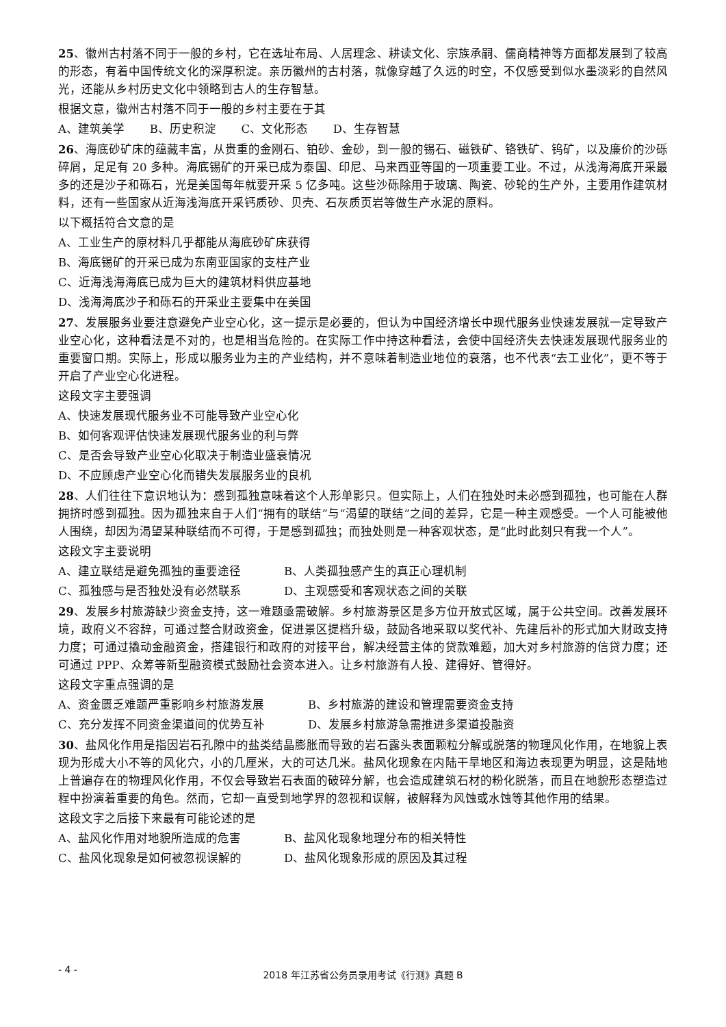25、徽州古村落不同于一般的乡村，它在选址布局、人居理念、耕读文化、宗族承嗣、儒商精神等方面都发展到了较高的形态，有着中国传统文化的深厚积淀。亲历徽州的古村落，就像穿越了久远的时空，不仅感受到似水墨淡彩的自然风光，还能从乡村历史文化中领略到古人的生存智慧。
根据文意，徽州古村落不同于一般的乡村主要在于其
A、建筑美学 B、历史积淀 C、文化形态 D、生存智慧
26、海底砂矿床的蕴藏丰富，从贵重的金刚石、铂砂、金砂，到一般的锡石、磁铁矿、铬铁矿、钨矿，以及廉价的沙砾碎屑，足足有 20 多种。海底锡矿的开采已成为泰国、印尼、马来西亚等国的一项重要工业。不过，从浅海海底开采最多的还是沙子和砾石，光是美国每年就要开采 5 亿多吨。这些沙砾除用于玻璃、陶瓷、砂轮的生产外，主要用作建筑材料，还有一些国家从近海浅海底开采钙质砂、贝壳、石灰质页岩等做生产水泥的原料。
以下概括符合文意的是
A、工业生产的原材料几乎都能从海底砂矿床获得
B、海底锡矿的开采已成为东南亚国家的支柱产业
C、近海浅海海底已成为巨大的建筑材料供应基地
D、浅海海底沙子和砾石的开采业主要集中在美国
27、发展服务业要注意避免产业空心化，这一提示是必要的，但认为中国经济增长中现代服务业快速发展就一定导致产业空心化，这种看法是不对的，也是相当危险的。在实际工作中持这种看法，会使中国经济失去快速发展现代服务业的重要窗口期。实际上，形成以服务业为主的产业结构，并不意味着制造业地位的衰落，也不代表“去工业化”，更不等于开启了产业空心化进程。
这段文字主要强调
A、快速发展现代服务业不可能导致产业空心化
B、如何客观评估快速发展现代服务业的利与弊
C、是否会导致产业空心化取决于制造业盛衰情况
D、不应顾虑产业空心化而错失发展服务业的良机
28、人们往往下意识地认为：感到孤独意味着这个人形单影只。但实际上，人们在独处时未必感到孤独，也可能在人群拥挤时感到孤独。因为孤独来自于人们“拥有的联结”与“渴望的联结”之间的差异，它是一种主观感受。一个人可能被他人围绕，却因为渴望某种联结而不可得，于是感到孤独；而独处则是一种客观状态，是“此时此刻只有我一个人”。
这段文字主要说明
A、建立联结是避免孤独的重要途径 B、人类孤独感产生的真正心理机制
C、孤独感与是否独处没有必然联系 D、主观感受和客观状态之间的关联
29、发展乡村旅游缺少资金支持，这一难题亟需破解。乡村旅游景区是多方位开放式区域，属于公共空间。改善发展环境，政府义不容辞，可通过整合财政资金，促进景区提档升级，鼓励各地采取以奖代补、先建后补的形式加大财政支持力度；可通过撬动金融资金，搭建银行和政府的对接平台，解决经营主体的贷款难题，加大对乡村旅游的信贷力度；还可通过 PPP、众筹等新型融资模式鼓励社会资本进入。让乡村旅游有人投、建得好、管得好。
这段文字重点强调的是
A、资金匮乏难题严重影响乡村旅游发展 B、乡村旅游的建设和管理需要资金支持
C、充分发挥不同资金渠道间的优势互补 D、发展乡村旅游急需推进多渠道投融资
30、盐风化作用是指因岩石孔隙中的盐类结晶膨胀而导致的岩石露头表面颗粒分解或脱落的物理风化作用，在地貌上表现为形成大小不等的风化穴，小的几厘米，大的可达几米。盐风化现象在内陆干旱地区和海边表现更为明显，这是陆地上普遍存在的物理风化作用，不仅会导致岩石表面的破碎分解，也会造成建筑石材的粉化脱落，而且在地貌形态塑造过程中扮演着重要的角色。然而，它却一直受到地学界的忽视和误解，被解释为风蚀或水蚀等其他作用的结果。
这段文字之后接下来最有可能论述的是
A、盐风化作用对地貌所造成的危害 B、盐风化现象地理分布的相关特性
C、盐风化现象是如何被忽视误解的 D、盐风化现象形成的原因及其过程
- 4 -
2018 年江苏省公务员录用考试《行测》真题 B